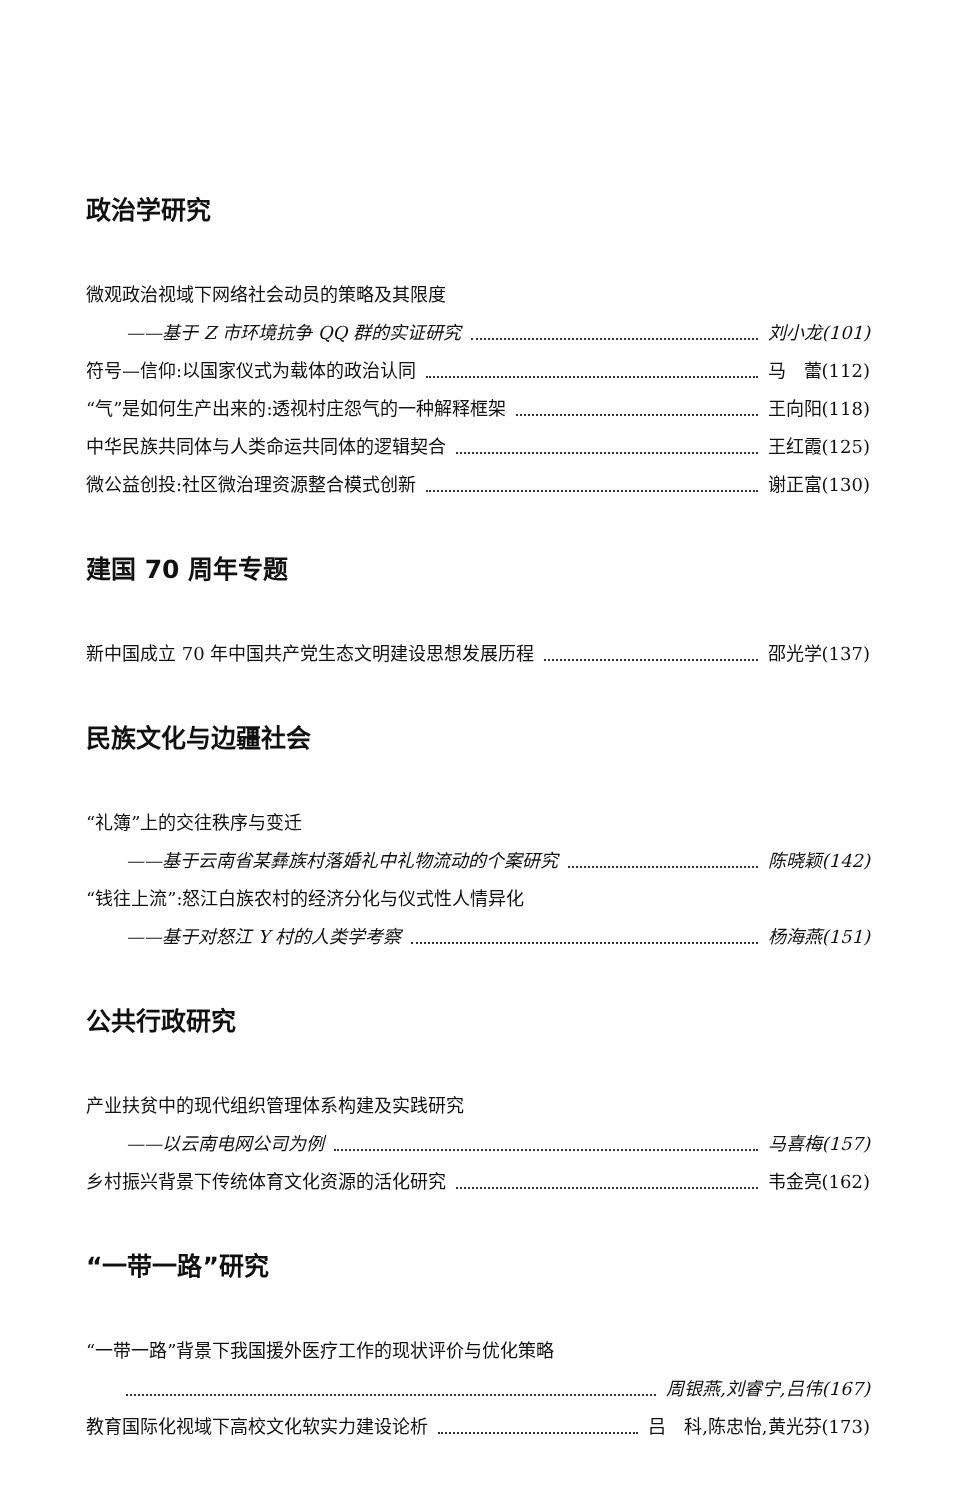政治学研究
微观政治视域下网络社会动员的策略及其限度
——基于 Z 市环境抗争 QQ 群的实证研究 刘小龙(101)
符号—信仰:以国家仪式为载体的政治认同 马　蕾(112)
“气”是如何生产出来的:透视村庄怨气的一种解释框架 王向阳(118)
中华民族共同体与人类命运共同体的逻辑契合 王红霞(125)
微公益创投:社区微治理资源整合模式创新 谢正富(130)
建国 70 周年专题
新中国成立 70 年中国共产党生态文明建设思想发展历程 邵光学(137)
民族文化与边疆社会
“礼簿”上的交往秩序与变迁
——基于云南省某彝族村落婚礼中礼物流动的个案研究 陈晓颖(142)
“钱往上流”:怒江白族农村的经济分化与仪式性人情异化
——基于对怒江 Y 村的人类学考察 杨海燕(151)
公共行政研究
产业扶贫中的现代组织管理体系构建及实践研究
——以云南电网公司为例 马喜梅(157)
乡村振兴背景下传统体育文化资源的活化研究 韦金亮(162)
“一带一路”研究
“一带一路”背景下我国援外医疗工作的现状评价与优化策略
周银燕,刘睿宁,吕伟(167)
教育国际化视域下高校文化软实力建设论析 吕　科,陈忠怡,黄光芬(173)